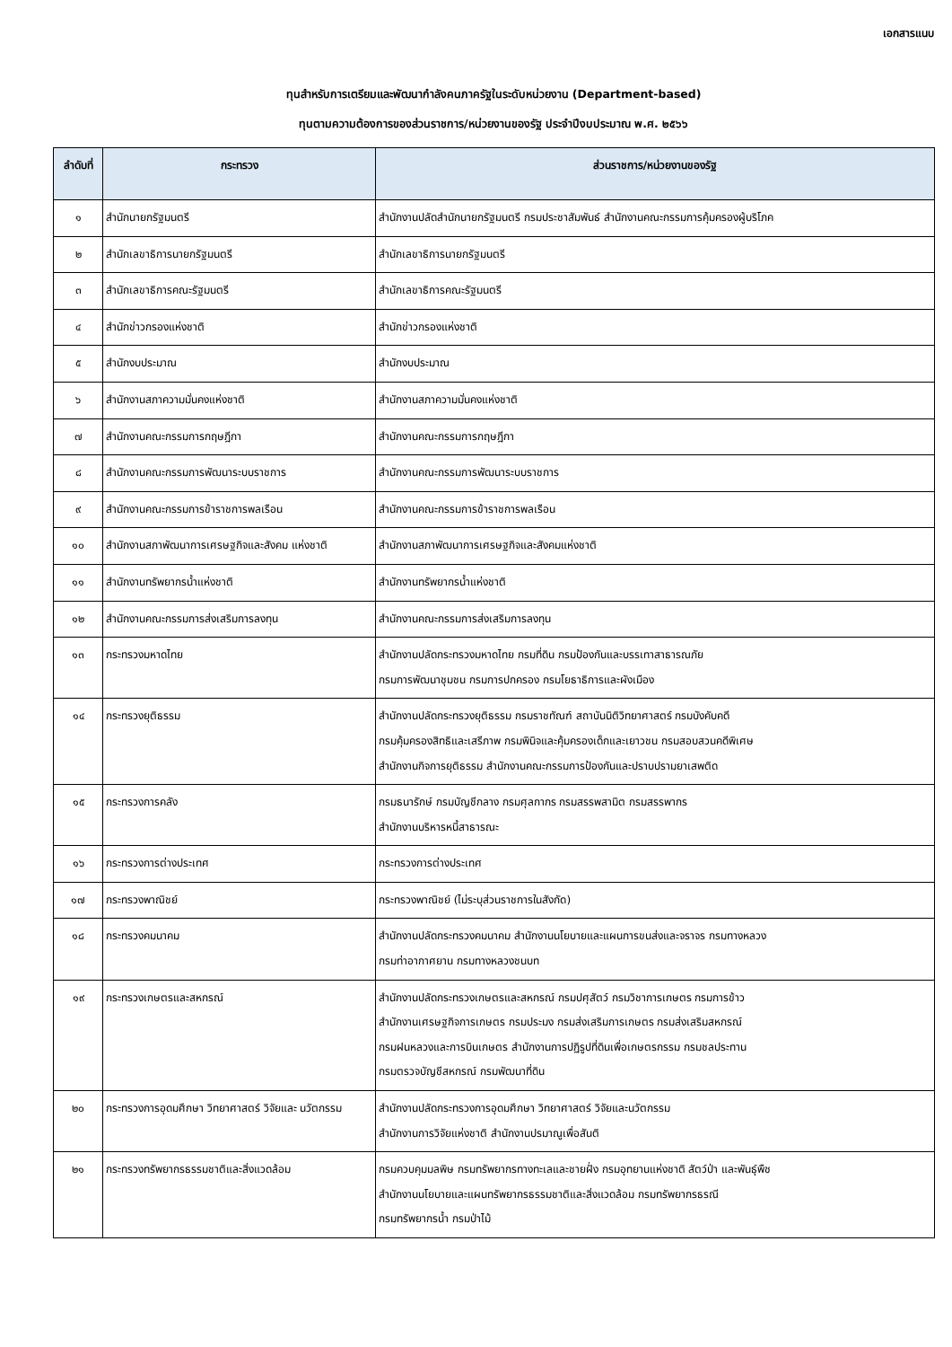เอกสารแนบ
ทุนสำหรับการเตรียมและพัฒนากำลังคนภาครัฐในระดับหน่วยงาน (Department-based)
ทุนตามความต้องการของส่วนราชการ/หน่วยงานของรัฐ ประจำปีงบประมาณ พ.ศ. ๒๕๖๖
| ลำดับที่ | กระทรวง | ส่วนราชการ/หน่วยงานของรัฐ |
| --- | --- | --- |
| ๑ | สำนักนายกรัฐมนตรี | สำนักงานปลัดสำนักนายกรัฐมนตรี กรมประชาสัมพันธ์ สำนักงานคณะกรรมการคุ้มครองผู้บริโภค |
| ๒ | สำนักเลขาธิการนายกรัฐมนตรี | สำนักเลขาธิการนายกรัฐมนตรี |
| ๓ | สำนักเลขาธิการคณะรัฐมนตรี | สำนักเลขาธิการคณะรัฐมนตรี |
| ๔ | สำนักข่าวกรองแห่งชาติ | สำนักข่าวกรองแห่งชาติ |
| ๕ | สำนักงบประมาณ | สำนักงบประมาณ |
| ๖ | สำนักงานสภาความมั่นคงแห่งชาติ | สำนักงานสภาความมั่นคงแห่งชาติ |
| ๗ | สำนักงานคณะกรรมการกฤษฎีกา | สำนักงานคณะกรรมการกฤษฎีกา |
| ๘ | สำนักงานคณะกรรมการพัฒนาระบบราชการ | สำนักงานคณะกรรมการพัฒนาระบบราชการ |
| ๙ | สำนักงานคณะกรรมการข้าราชการพลเรือน | สำนักงานคณะกรรมการข้าราชการพลเรือน |
| ๑๐ | สำนักงานสภาพัฒนาการเศรษฐกิจและสังคม แห่งชาติ | สำนักงานสภาพัฒนาการเศรษฐกิจและสังคมแห่งชาติ |
| ๑๑ | สำนักงานทรัพยากรน้ำแห่งชาติ | สำนักงานทรัพยากรน้ำแห่งชาติ |
| ๑๒ | สำนักงานคณะกรรมการส่งเสริมการลงทุน | สำนักงานคณะกรรมการส่งเสริมการลงทุน |
| ๑๓ | กระทรวงมหาดไทย | สำนักงานปลัดกระทรวงมหาดไทย กรมที่ดิน กรมป้องกันและบรรเทาสาธารณภัย กรมการพัฒนาชุมชน กรมการปกครอง กรมโยธาธิการและผังเมือง |
| ๑๔ | กระทรวงยุติธรรม | สำนักงานปลัดกระทรวงยุติธรรม กรมราชทัณฑ์ สถาบันนิติวิทยาศาสตร์ กรมบังคับคดี กรมคุ้มครองสิทธิและเสรีภาพ กรมพินิจและคุ้มครองเด็กและเยาวชน กรมสอบสวนคดีพิเศษ สำนักงานกิจการยุติธรรม สำนักงานคณะกรรมการป้องกันและปราบปรามยาเสพติด |
| ๑๕ | กระทรวงการคลัง | กรมธนารักษ์ กรมบัญชีกลาง กรมศุลกากร กรมสรรพสามิต กรมสรรพากร สำนักงานบริหารหนี้สาธารณะ |
| ๑๖ | กระทรวงการต่างประเทศ | กระทรวงการต่างประเทศ |
| ๑๗ | กระทรวงพาณิชย์ | กระทรวงพาณิชย์ (ไม่ระบุส่วนราชการในสังกัด) |
| ๑๘ | กระทรวงคมนาคม | สำนักงานปลัดกระทรวงคมนาคม สำนักงานนโยบายและแผนการขนส่งและจราจร กรมทางหลวง กรมท่าอากาศยาน กรมทางหลวงชนบท |
| ๑๙ | กระทรวงเกษตรและสหกรณ์ | สำนักงานปลัดกระทรวงเกษตรและสหกรณ์ กรมปศุสัตว์ กรมวิชาการเกษตร กรมการข้าว สำนักงานเศรษฐกิจการเกษตร กรมประมง กรมส่งเสริมการเกษตร กรมส่งเสริมสหกรณ์ กรมฝนหลวงและการบินเกษตร สำนักงานการปฏิรูปที่ดินเพื่อเกษตรกรรม กรมชลประทาน กรมตรวจบัญชีสหกรณ์ กรมพัฒนาที่ดิน |
| ๒๐ | กระทรวงการอุดมศึกษา วิทยาศาสตร์ วิจัยและ นวัตกรรม | สำนักงานปลัดกระทรวงการอุดมศึกษา วิทยาศาสตร์ วิจัยและนวัตกรรม สำนักงานการวิจัยแห่งชาติ สำนักงานปรมาณูเพื่อสันติ |
| ๒๑ | กระทรวงทรัพยากรธรรมชาติและสิ่งแวดล้อม | กรมควบคุมมลพิษ กรมทรัพยากรทางทะเลและชายฝั่ง กรมอุทยานแห่งชาติ สัตว์ป่า และพันธุ์พืช สำนักงานนโยบายและแผนทรัพยากรธรรมชาติและสิ่งแวดล้อม กรมทรัพยากรธรณี กรมทรัพยากรน้ำ กรมป่าไม้ |